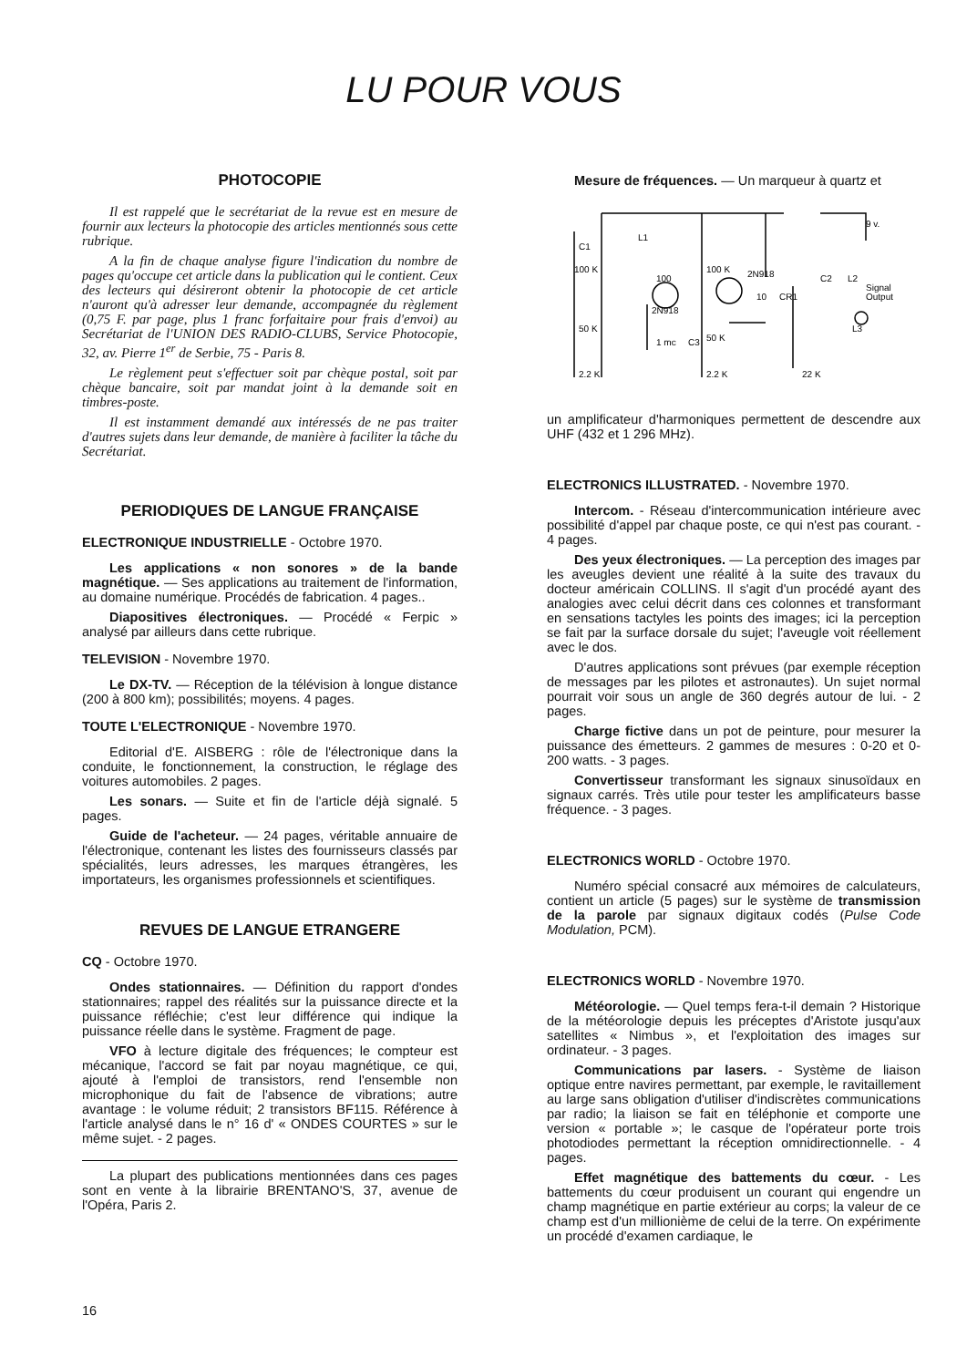LU POUR VOUS
PHOTOCOPIE
Il est rappelé que le secrétariat de la revue est en mesure de fournir aux lecteurs la photocopie des articles mentionnés sous cette rubrique.
A la fin de chaque analyse figure l'indication du nombre de pages qu'occupe cet article dans la publication qui le contient. Ceux des lecteurs qui désireront obtenir la photocopie de cet article n'auront qu'à adresser leur demande, accompagnée du règlement (0,75 F. par page, plus 1 franc forfaitaire pour frais d'envoi) au Secrétariat de l'UNION DES RADIO-CLUBS, Service Photocopie, 32, av. Pierre 1<sup>er</sup> de Serbie, 75 - Paris 8.
Le règlement peut s'effectuer soit par chèque postal, soit par chèque bancaire, soit par mandat joint à la demande soit en timbres-poste.
Il est instamment demandé aux intéressés de ne pas traiter d'autres sujets dans leur demande, de manière à faciliter la tâche du Secrétariat.
PERIODIQUES DE LANGUE FRANÇAISE
ELECTRONIQUE INDUSTRIELLE - Octobre 1970.
Les applications « non sonores » de la bande magnétique. — Ses applications au traitement de l'information, au domaine numérique. Procédés de fabrication. 4 pages..
Diapositives électroniques. — Procédé « Ferpic » analysé par ailleurs dans cette rubrique.
TELEVISION - Novembre 1970.
Le DX-TV. — Réception de la télévision à longue distance (200 à 800 km); possibilités; moyens. 4 pages.
TOUTE L'ELECTRONIQUE - Novembre 1970.
Editorial d'E. AISBERG : rôle de l'électronique dans la conduite, le fonctionnement, la construction, le réglage des voitures automobiles. 2 pages.
Les sonars. — Suite et fin de l'article déjà signalé. 5 pages.
Guide de l'acheteur. — 24 pages, véritable annuaire de l'électronique, contenant les listes des fournisseurs classés par spécialités, leurs adresses, les marques étrangères, les importateurs, les organismes professionnels et scientifiques.
REVUES DE LANGUE ETRANGERE
CQ - Octobre 1970.
Ondes stationnaires. — Définition du rapport d'ondes stationnaires; rappel des réalités sur la puissance directe et la puissance réfléchie; c'est leur différence qui indique la puissance réelle dans le système. Fragment de page.
VFO à lecture digitale des fréquences; le compteur est mécanique, l'accord se fait par noyau magnétique, ce qui, ajouté à l'emploi de transistors, rend l'ensemble non microphonique du fait de l'absence de vibrations; autre avantage : le volume réduit; 2 transistors BF115. Référence à l'article analysé dans le n° 16 d' « ONDES COURTES » sur le même sujet. - 2 pages.
La plupart des publications mentionnées dans ces pages sont en vente à la librairie BRENTANO'S, 37, avenue de l'Opéra, Paris 2.
Mesure de fréquences. — Un marqueur à quartz et
C1
L1
100 K
100 K
100
2N918
2N918
50 K
50 K
1 mc
C3
2.2 K
2.2 K
22 K
10
CR1
C2
L2
Signal
Output
9 v.
L3
un amplificateur d'harmoniques permettent de descendre aux UHF (432 et 1 296 MHz).
ELECTRONICS ILLUSTRATED. - Novembre 1970.
Intercom. - Réseau d'intercommunication intérieure avec possibilité d'appel par chaque poste, ce qui n'est pas courant. - 4 pages.
Des yeux électroniques. — La perception des images par les aveugles devient une réalité à la suite des travaux du docteur américain COLLINS. Il s'agit d'un procédé ayant des analogies avec celui décrit dans ces colonnes et transformant en sensations tactyles les points des images; ici la perception se fait par la surface dorsale du sujet; l'aveugle voit réellement avec le dos.
D'autres applications sont prévues (par exemple réception de messages par les pilotes et astronautes). Un sujet normal pourrait voir sous un angle de 360 degrés autour de lui. - 2 pages.
Charge fictive dans un pot de peinture, pour mesurer la puissance des émetteurs. 2 gammes de mesures : 0-20 et 0-200 watts. - 3 pages.
Convertisseur transformant les signaux sinusoïdaux en signaux carrés. Très utile pour tester les amplificateurs basse fréquence. - 3 pages.
ELECTRONICS WORLD - Octobre 1970.
Numéro spécial consacré aux mémoires de calculateurs, contient un article (5 pages) sur le système de transmission de la parole par signaux digitaux codés (Pulse Code Modulation, PCM).
ELECTRONICS WORLD - Novembre 1970.
Météorologie. — Quel temps fera-t-il demain ? Historique de la météorologie depuis les préceptes d'Aristote jusqu'aux satellites « Nimbus », et l'exploitation des images sur ordinateur. - 3 pages.
Communications par lasers. - Système de liaison optique entre navires permettant, par exemple, le ravitaillement au large sans obligation d'utiliser d'indiscrètes communications par radio; la liaison se fait en téléphonie et comporte une version « portable »; le casque de l'opérateur porte trois photodiodes permettant la réception omnidirectionnelle. - 4 pages.
Effet magnétique des battements du cœur. - Les battements du cœur produisent un courant qui engendre un champ magnétique en partie extérieur au corps; la valeur de ce champ est d'un millionième de celui de la terre. On expérimente un procédé d'examen cardiaque, le
16